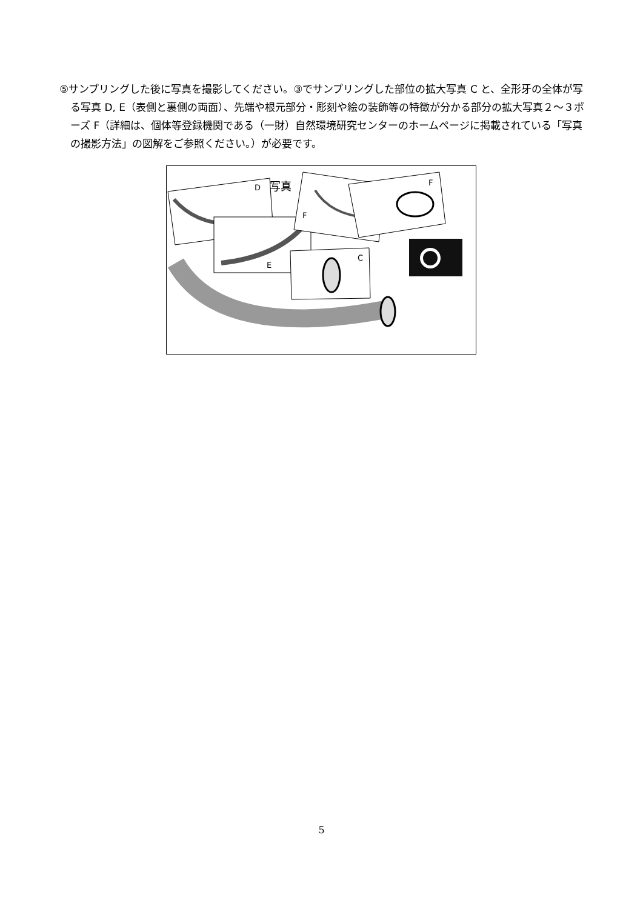⑤サンプリングした後に写真を撮影してください。③でサンプリングした部位の拡大写真 C と、全形牙の全体が写る写真 D, E（表側と裏側の両面）、先端や根元部分・彫刻や絵の装飾等の特徴が分かる部分の拡大写真２～３ポーズ F（詳細は、個体等登録機関である（一財）自然環境研究センターのホームページに掲載されている「写真の撮影方法」の図解をご参照ください。）が必要です。
D
写真
E
F
F
C
5